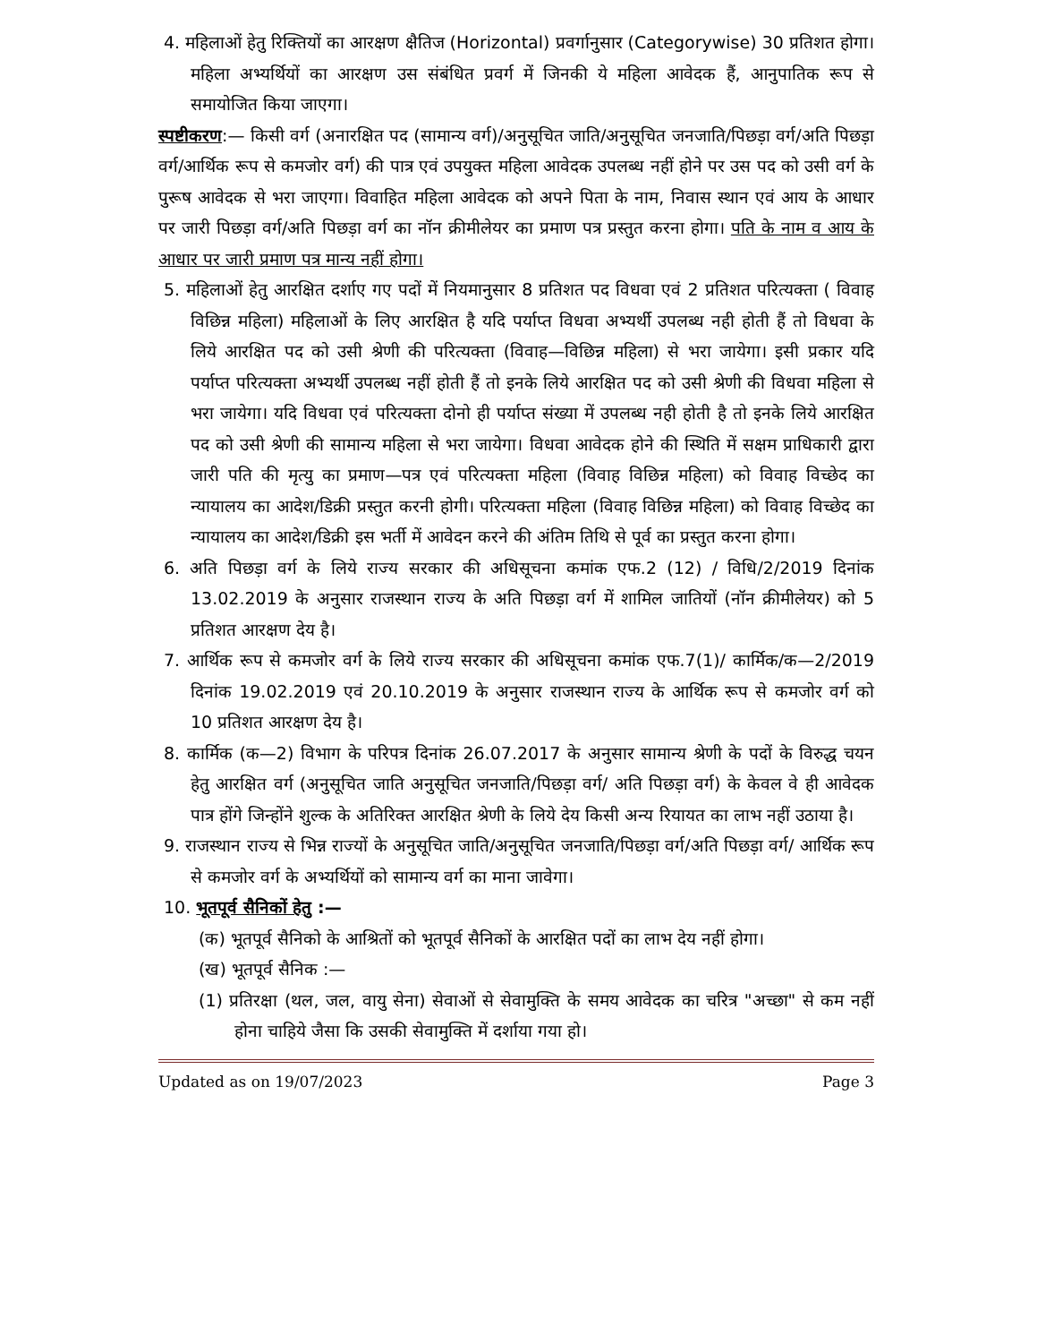4. महिलाओं हेतु रिक्तियों का आरक्षण क्षैतिज (Horizontal) प्रवर्गानुसार (Categorywise) 30 प्रतिशत होगा। महिला अभ्यर्थियों का आरक्षण उस संबंधित प्रवर्ग में जिनकी ये महिला आवेदक हैं, आनुपातिक रूप से समायोजित किया जाएगा।
स्पष्टीकरण:— किसी वर्ग (अनारक्षित पद (सामान्य वर्ग)/अनुसूचित जाति/अनुसूचित जनजाति/पिछड़ा वर्ग/अति पिछड़ा वर्ग/आर्थिक रूप से कमजोर वर्ग) की पात्र एवं उपयुक्त महिला आवेदक उपलब्ध नहीं होने पर उस पद को उसी वर्ग के पुरूष आवेदक से भरा जाएगा। विवाहित महिला आवेदक को अपने पिता के नाम, निवास स्थान एवं आय के आधार पर जारी पिछड़ा वर्ग/अति पिछड़ा वर्ग का नॉन क्रीमीलेयर का प्रमाण पत्र प्रस्तुत करना होगा। पति के नाम व आय के आधार पर जारी प्रमाण पत्र मान्य नहीं होगा।
5. महिलाओं हेतु आरक्षित दर्शाए गए पदों में नियमानुसार 8 प्रतिशत पद विधवा एवं 2 प्रतिशत परित्यक्ता ( विवाह विछिन्न महिला) महिलाओं के लिए आरक्षित है यदि पर्याप्त विधवा अभ्यर्थी उपलब्ध नही होती हैं तो विधवा के लिये आरक्षित पद को उसी श्रेणी की परित्यक्ता (विवाह—विछिन्न महिला) से भरा जायेगा। इसी प्रकार यदि पर्याप्त परित्यक्ता अभ्यर्थी उपलब्ध नहीं होती हैं तो इनके लिये आरक्षित पद को उसी श्रेणी की विधवा महिला से भरा जायेगा। यदि विधवा एवं परित्यक्ता दोनो ही पर्याप्त संख्या में उपलब्ध नही होती है तो इनके लिये आरक्षित पद को उसी श्रेणी की सामान्य महिला से भरा जायेगा। विधवा आवेदक होने की स्थिति में सक्षम प्राधिकारी द्वारा जारी पति की मृत्यु का प्रमाण—पत्र एवं परित्यक्ता महिला (विवाह विछिन्न महिला) को विवाह विच्छेद का न्यायालय का आदेश/डिक्री प्रस्तुत करनी होगी। परित्यक्ता महिला (विवाह विछिन्न महिला) को विवाह विच्छेद का न्यायालय का आदेश/डिक्री इस भर्ती में आवेदन करने की अंतिम तिथि से पूर्व का प्रस्तुत करना होगा।
6. अति पिछड़ा वर्ग के लिये राज्य सरकार की अधिसूचना कमांक एफ.2 (12) / विधि/2/2019 दिनांक 13.02.2019 के अनुसार राजस्थान राज्य के अति पिछड़ा वर्ग में शामिल जातियों (नॉन क्रीमीलेयर) को 5 प्रतिशत आरक्षण देय है।
7. आर्थिक रूप से कमजोर वर्ग के लिये राज्य सरकार की अधिसूचना कमांक एफ.7(1)/ कार्मिक/क—2/2019 दिनांक 19.02.2019 एवं 20.10.2019 के अनुसार राजस्थान राज्य के आर्थिक रूप से कमजोर वर्ग को 10 प्रतिशत आरक्षण देय है।
8. कार्मिक (क—2) विभाग के परिपत्र दिनांक 26.07.2017 के अनुसार सामान्य श्रेणी के पदों के विरुद्ध चयन हेतु आरक्षित वर्ग (अनुसूचित जाति अनुसूचित जनजाति/पिछड़ा वर्ग/ अति पिछड़ा वर्ग) के केवल वे ही आवेदक पात्र होंगे जिन्होंने शुल्क के अतिरिक्त आरक्षित श्रेणी के लिये देय किसी अन्य रियायत का लाभ नहीं उठाया है।
9. राजस्थान राज्य से भिन्न राज्यों के अनुसूचित जाति/अनुसूचित जनजाति/पिछड़ा वर्ग/अति पिछड़ा वर्ग/ आर्थिक रूप से कमजोर वर्ग के अभ्यर्थियों को सामान्य वर्ग का माना जावेगा।
10. भूतपूर्व सैनिकों हेतु :—
(क) भूतपूर्व सैनिको के आश्रितों को भूतपूर्व सैनिकों के आरक्षित पदों का लाभ देय नहीं होगा।
(ख) भूतपूर्व सैनिक :—
(1) प्रतिरक्षा (थल, जल, वायु सेना) सेवाओं से सेवामुक्ति के समय आवेदक का चरित्र "अच्छा" से कम नहीं होना चाहिये जैसा कि उसकी सेवामुक्ति में दर्शाया गया हो।
Updated as on 19/07/2023 Page 3